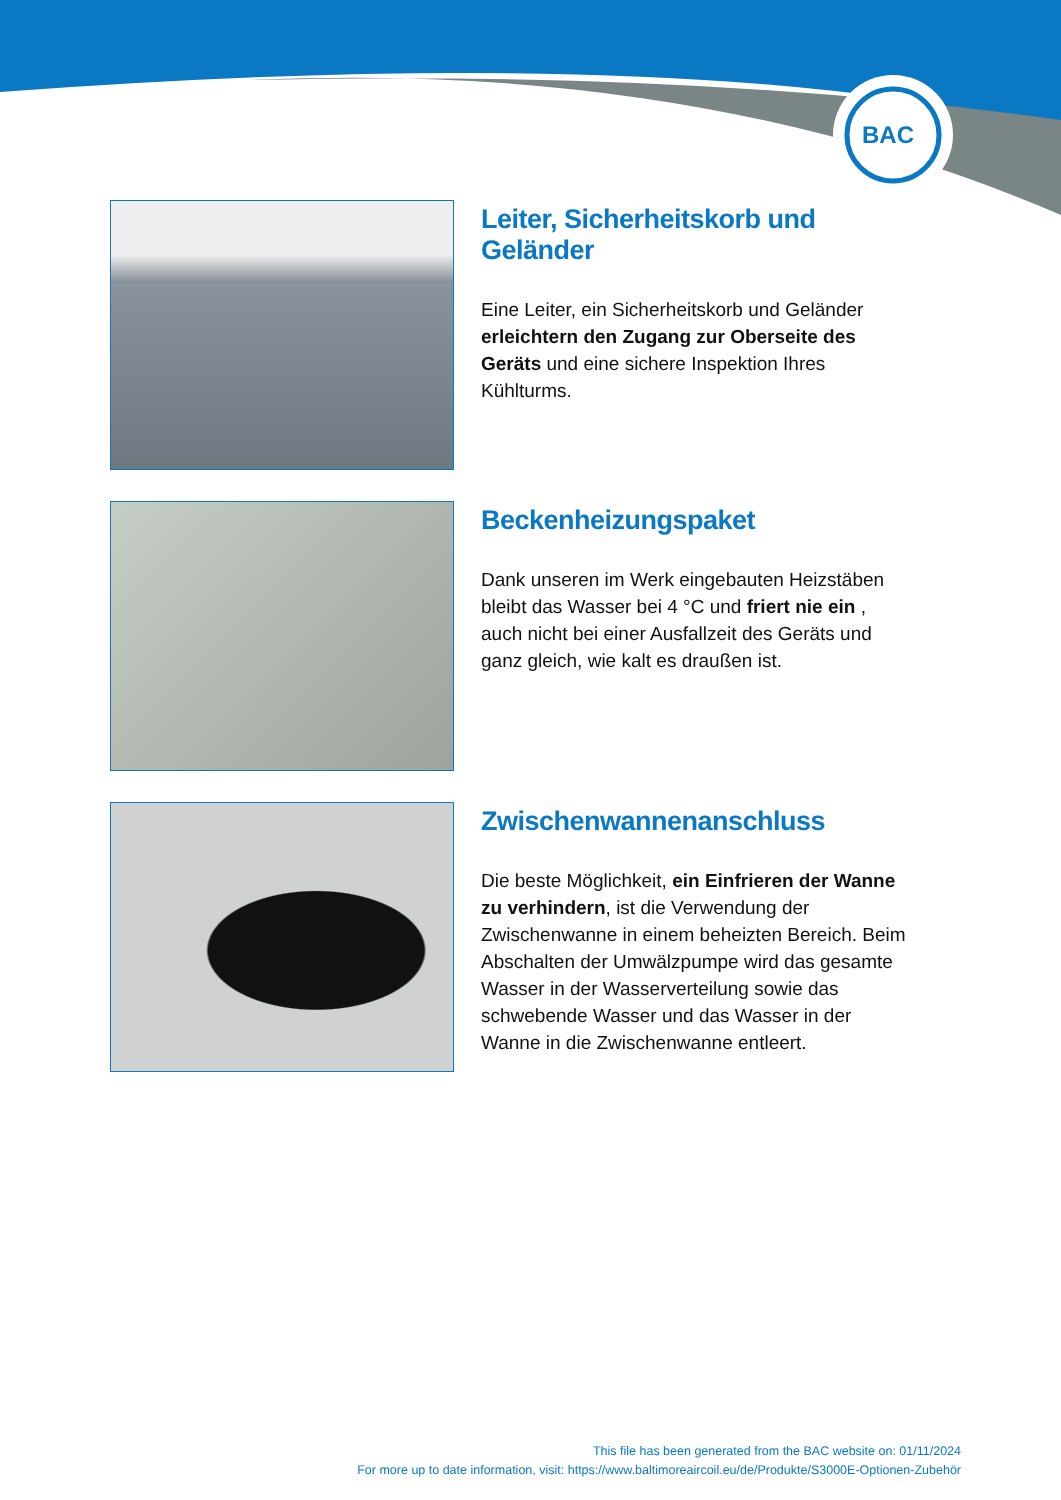BAC
Leiter, Sicherheitskorb und Geländer
Eine Leiter, ein Sicherheitskorb und Geländer erleichtern den Zugang zur Oberseite des Geräts und eine sichere Inspektion Ihres Kühlturms.
Beckenheizungspaket
Dank unseren im Werk eingebauten Heizstäben bleibt das Wasser bei 4 °C und friert nie ein , auch nicht bei einer Ausfallzeit des Geräts und ganz gleich, wie kalt es draußen ist.
Zwischenwannenanschluss
Die beste Möglichkeit, ein Einfrieren der Wanne zu verhindern, ist die Verwendung der Zwischenwanne in einem beheizten Bereich. Beim Abschalten der Umwälzpumpe wird das gesamte Wasser in der Wasserverteilung sowie das schwebende Wasser und das Wasser in der Wanne in die Zwischenwanne entleert.
This file has been generated from the BAC website on: 01/11/2024
For more up to date information, visit: https://www.baltimoreaircoil.eu/de/Produkte/S3000E-Optionen-Zubehör